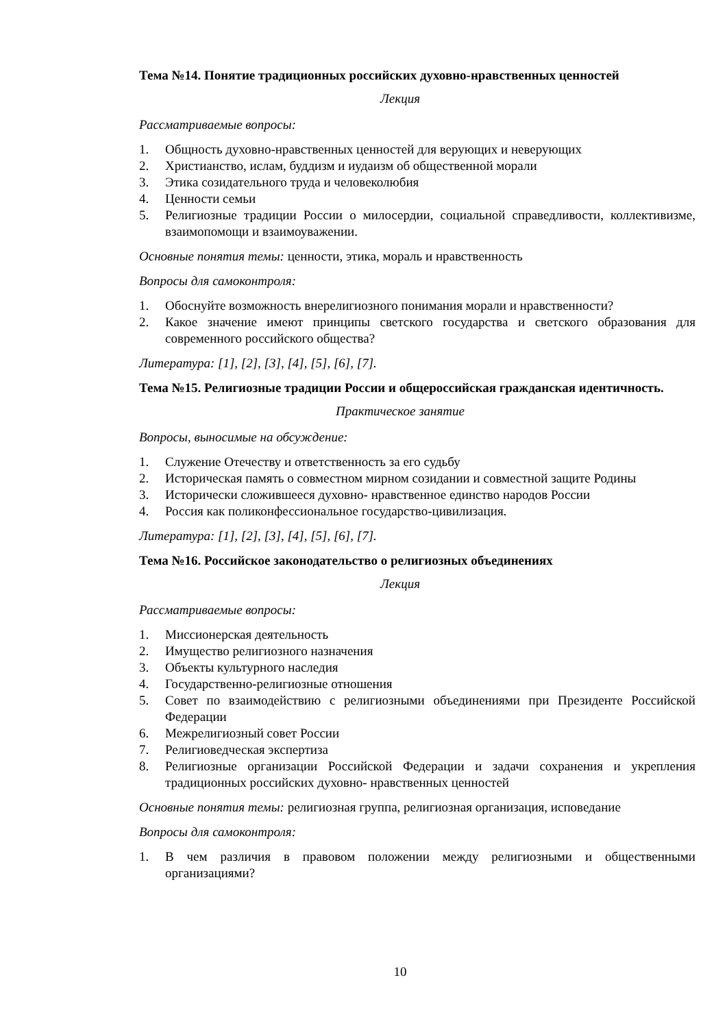Тема №14. Понятие традиционных российских духовно-нравственных ценностей
Лекция
Рассматриваемые вопросы:
1. Общность духовно-нравственных ценностей для верующих и неверующих
2. Христианство, ислам, буддизм и иудаизм об общественной морали
3. Этика созидательного труда и человеколюбия
4. Ценности семьи
5. Религиозные традиции России о милосердии, социальной справедливости, коллективизме, взаимопомощи и взаимоуважении.
Основные понятия темы: ценности, этика, мораль и нравственность
Вопросы для самоконтроля:
1. Обоснуйте возможность внерелигиозного понимания морали и нравственности?
2. Какое значение имеют принципы светского государства и светского образования для современного российского общества?
Литература: [1], [2], [3], [4], [5], [6], [7].
Тема №15. Религиозные традиции России и общероссийская гражданская идентичность.
Практическое занятие
Вопросы, выносимые на обсуждение:
1. Служение Отечеству и ответственность за его судьбу
2. Историческая память о совместном мирном созидании и совместной защите Родины
3. Исторически сложившееся духовно- нравственное единство народов России
4. Россия как поликонфессиональное государство-цивилизация.
Литература: [1], [2], [3], [4], [5], [6], [7].
Тема №16. Российское законодательство о религиозных объединениях
Лекция
Рассматриваемые вопросы:
1. Миссионерская деятельность
2. Имущество религиозного назначения
3. Объекты культурного наследия
4. Государственно-религиозные отношения
5. Совет по взаимодействию с религиозными объединениями при Президенте Российской Федерации
6. Межрелигиозный совет России
7. Религиоведческая экспертиза
8. Религиозные организации Российской Федерации и задачи сохранения и укрепления традиционных российских духовно- нравственных ценностей
Основные понятия темы: религиозная группа, религиозная организация, исповедание
Вопросы для самоконтроля:
1. В чем различия в правовом положении между религиозными и общественными организациями?
10